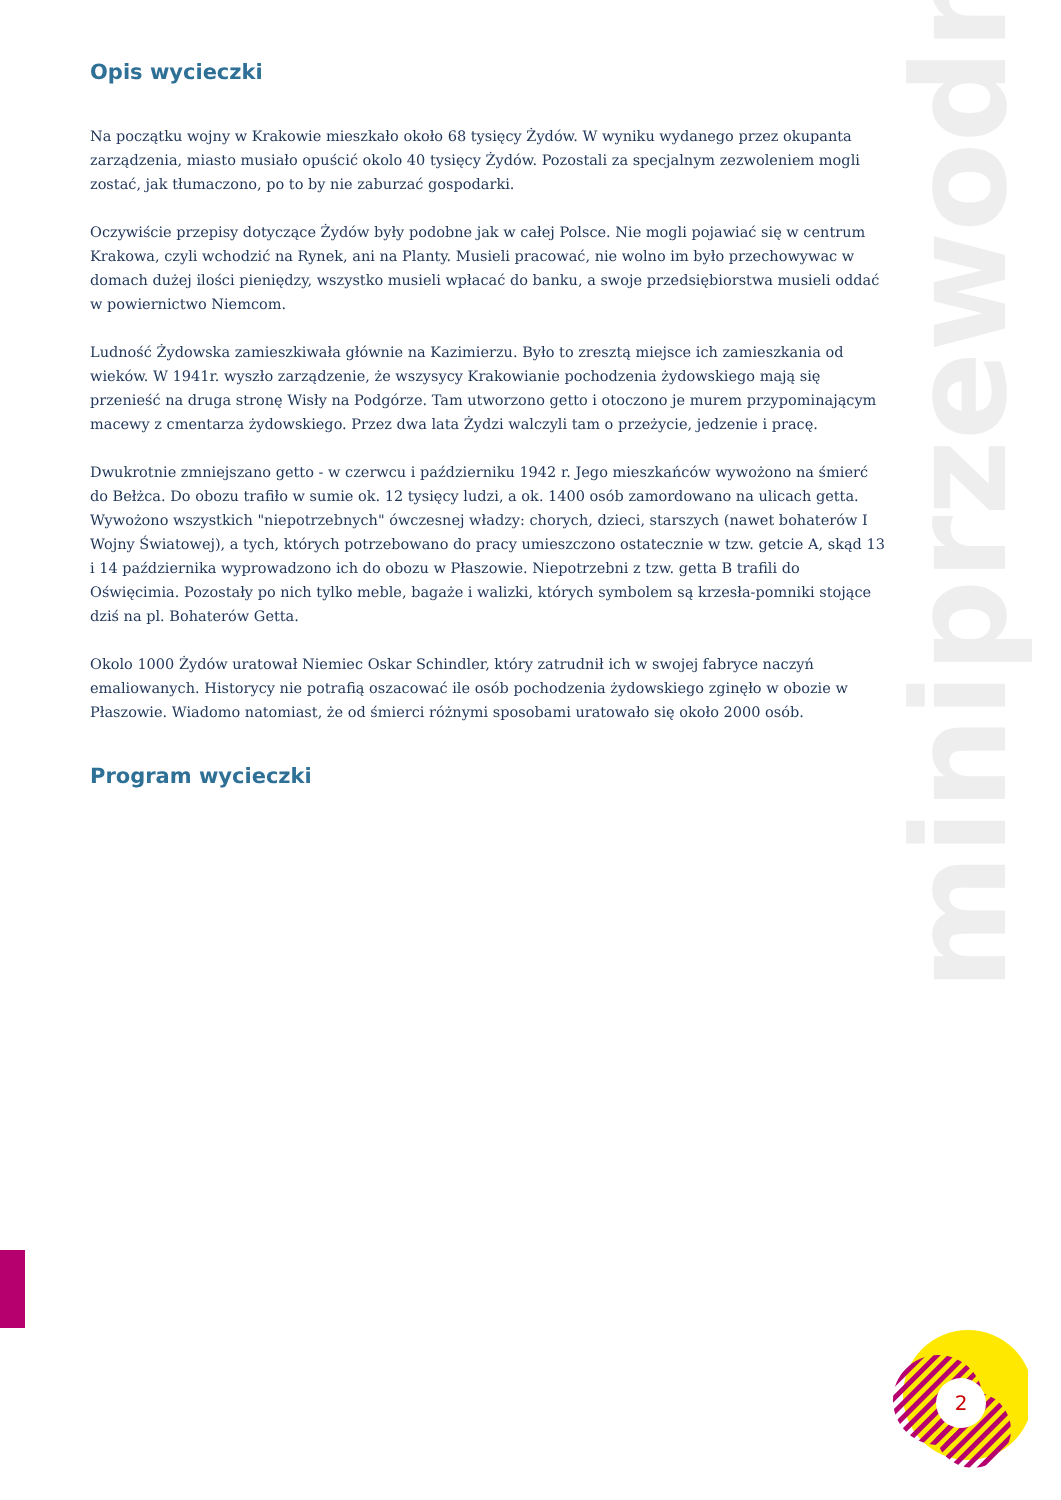miniprzewodnik
2
Opis wycieczki
Na początku wojny w Krakowie mieszkało około 68 tysięcy Żydów. W wyniku wydanego przez okupanta zarządzenia, miasto musiało opuścić okolo 40 tysięcy Żydów. Pozostali za specjalnym zezwoleniem mogli zostać, jak tłumaczono, po to by nie zaburzać gospodarki.
Oczywiście przepisy dotyczące Żydów były podobne jak w całej Polsce. Nie mogli pojawiać się w centrum Krakowa, czyli wchodzić na Rynek, ani na Planty. Musieli pracować, nie wolno im było przechowywac w domach dużej ilości pieniędzy, wszystko musieli wpłacać do banku, a swoje przedsiębiorstwa musieli oddać w powiernictwo Niemcom.
Ludność Żydowska zamieszkiwała głównie na Kazimierzu. Było to zresztą miejsce ich zamieszkania od wieków. W 1941r. wyszło zarządzenie, że wszysycy Krakowianie pochodzenia żydowskiego mają się przenieść na druga stronę Wisły na Podgórze. Tam utworzono getto i otoczono je murem przypominającym macewy z cmentarza żydowskiego. Przez dwa lata Żydzi walczyli tam o przeżycie, jedzenie i pracę.
Dwukrotnie zmniejszano getto - w czerwcu i październiku 1942 r. Jego mieszkańców wywożono na śmierć do Bełżca. Do obozu trafiło w sumie ok. 12 tysięcy ludzi, a ok. 1400 osób zamordowano na ulicach getta. Wywożono wszystkich "niepotrzebnych" ówczesnej władzy: chorych, dzieci, starszych (nawet bohaterów I Wojny Światowej), a tych, których potrzebowano do pracy umieszczono ostatecznie w tzw. getcie A, skąd 13 i 14 października wyprowadzono ich do obozu w Płaszowie. Niepotrzebni z tzw. getta B trafili do Oświęcimia. Pozostały po nich tylko meble, bagaże i walizki, których symbolem są krzesła-pomniki stojące dziś na pl. Bohaterów Getta.
Okolo 1000 Żydów uratował Niemiec Oskar Schindler, który zatrudnił ich w swojej fabryce naczyń emaliowanych. Historycy nie potrafią oszacować ile osób pochodzenia żydowskiego zginęło w obozie w Płaszowie. Wiadomo natomiast, że od śmierci różnymi sposobami uratowało się około 2000 osób.
Program wycieczki